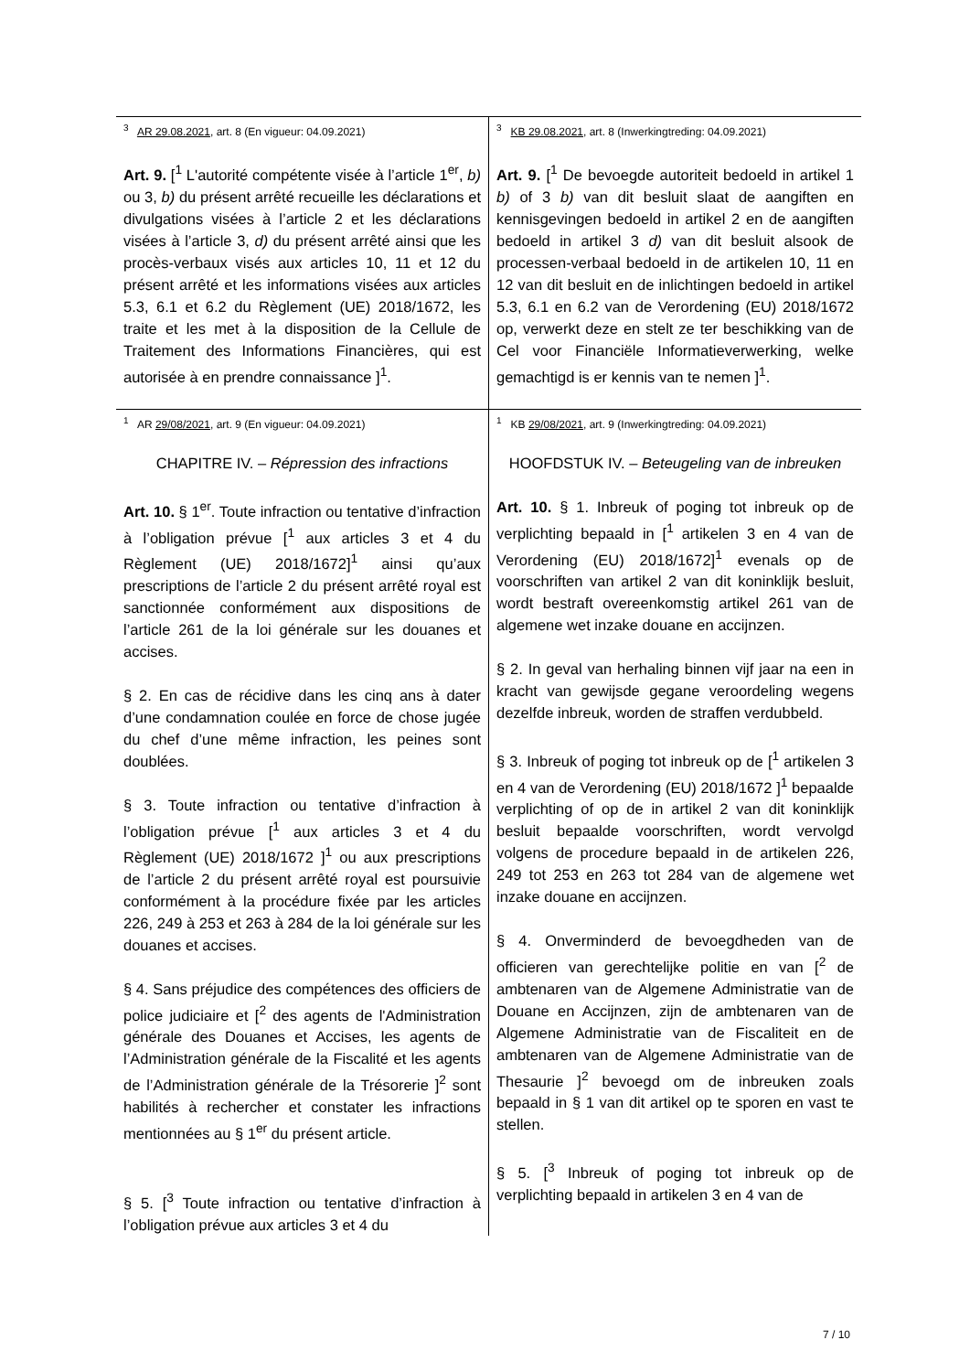| <sup>3</sup> AR 29.08.2021 , art. 8 (En vigueur: 04.09.2021) | <sup>3</sup> KB 29.08.2021 , art. 8 (Inwerkingtreding: 04.09.2021) |
| Art. 9. [<sup>1</sup> L'autorité compétente visée à l’article 1<sup>er</sup>, b) ou 3, b) du présent arrêté recueille les déclarations et divulgations visées à l’article 2 et les déclarations visées à l’article 3, d) du présent arrêté ainsi que les procès-verbaux visés aux articles 10, 11 et 12 du présent arrêté et les informations visées aux articles 5.3, 6.1 et 6.2 du Règlement (UE) 2018/1672, les traite et les met à la disposition de la Cellule de Traitement des Informations Financières, qui est autorisée à en prendre connaissance ]<sup>1</sup>. | Art. 9. [<sup>1</sup> De bevoegde autoriteit bedoeld in artikel 1 b) of 3 b) van dit besluit slaat de aangiften en kennisgevingen bedoeld in artikel 2 en de aangiften bedoeld in artikel 3 d) van dit besluit alsook de processen-verbaal bedoeld in de artikelen 10, 11 en 12 van dit besluit en de inlichtingen bedoeld in artikel 5.3, 6.1 en 6.2 van de Verordening (EU) 2018/1672 op, verwerkt deze en stelt ze ter beschikking van de Cel voor Financiële Informatieverwerking, welke gemachtigd is er kennis van te nemen ]<sup>1</sup>. |
| <sup>1</sup> AR 29/08/2021 , art. 9 (En vigueur: 04.09.2021) | <sup>1</sup> KB 29/08/2021 , art. 9 (Inwerkingtreding: 04.09.2021) |
| CHAPITRE IV. – Répression des infractions Art. 10. § 1<sup>er</sup>. Toute infraction ou tentative d’infraction à l’obligation prévue [<sup>1</sup> aux articles 3 et 4 du Règlement (UE) 2018/1672]<sup>1</sup> ainsi qu’aux prescriptions de l’article 2 du présent arrêté royal est sanctionnée conformément aux dispositions de l’article 261 de la loi générale sur les douanes et accises. § 2. En cas de récidive dans les cinq ans à dater d’une condamnation coulée en force de chose jugée du chef d’une même infraction, les peines sont doublées. § 3. Toute infraction ou tentative d’infraction à l’obligation prévue [<sup>1</sup> aux articles 3 et 4 du Règlement (UE) 2018/1672 ]<sup>1</sup> ou aux prescriptions de l’article 2 du présent arrêté royal est poursuivie conformément à la procédure fixée par les articles 226, 249 à 253 et 263 à 284 de la loi générale sur les douanes et accises. § 4. Sans préjudice des compétences des officiers de police judiciaire et [<sup>2</sup> des agents de l'Administration générale des Douanes et Accises, les agents de l’Administration générale de la Fiscalité et les agents de l’Administration générale de la Trésorerie ]<sup>2</sup> sont habilités à rechercher et constater les infractions mentionnées au § 1<sup>er</sup> du présent article. § 5. [<sup>3</sup> Toute infraction ou tentative d’infraction à l’obligation prévue aux articles 3 et 4 du | HOOFDSTUK IV. – Beteugeling van de inbreuken Art. 10. § 1. Inbreuk of poging tot inbreuk op de verplichting bepaald in [<sup>1</sup> artikelen 3 en 4 van de Verordening (EU) 2018/1672]<sup>1</sup> evenals op de voorschriften van artikel 2 van dit koninklijk besluit, wordt bestraft overeenkomstig artikel 261 van de algemene wet inzake douane en accijnzen. § 2. In geval van herhaling binnen vijf jaar na een in kracht van gewijsde gegane veroordeling wegens dezelfde inbreuk, worden de straffen verdubbeld. § 3. Inbreuk of poging tot inbreuk op de [<sup>1</sup> artikelen 3 en 4 van de Verordening (EU) 2018/1672 ]<sup>1</sup> bepaalde verplichting of op de in artikel 2 van dit koninklijk besluit bepaalde voorschriften, wordt vervolgd volgens de procedure bepaald in de artikelen 226, 249 tot 253 en 263 tot 284 van de algemene wet inzake douane en accijnzen. § 4. Onverminderd de bevoegdheden van de officieren van gerechtelijke politie en van [<sup>2</sup> de ambtenaren van de Algemene Administratie van de Douane en Accijnzen, zijn de ambtenaren van de Algemene Administratie van de Fiscaliteit en de ambtenaren van de Algemene Administratie van de Thesaurie ]<sup>2</sup> bevoegd om de inbreuken zoals bepaald in § 1 van dit artikel op te sporen en vast te stellen. § 5. [<sup>3</sup> Inbreuk of poging tot inbreuk op de verplichting bepaald in artikelen 3 en 4 van de |
7 / 10